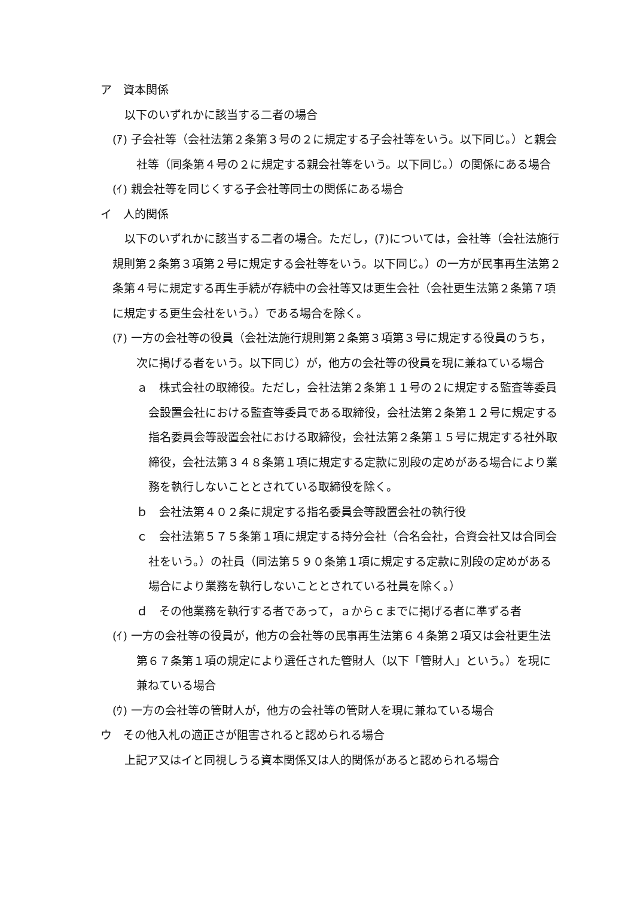ア　資本関係
以下のいずれかに該当する二者の場合
(ｱ) 子会社等（会社法第２条第３号の２に規定する子会社等をいう。以下同じ。）と親会社等（同条第４号の２に規定する親会社等をいう。以下同じ。）の関係にある場合
(ｲ) 親会社等を同じくする子会社等同士の関係にある場合
イ　人的関係
以下のいずれかに該当する二者の場合。ただし，(ｱ)については，会社等（会社法施行規則第２条第３項第２号に規定する会社等をいう。以下同じ。）の一方が民事再生法第２条第４号に規定する再生手続が存続中の会社等又は更生会社（会社更生法第２条第７項に規定する更生会社をいう。）である場合を除く。
(ｱ) 一方の会社等の役員（会社法施行規則第２条第３項第３号に規定する役員のうち，次に掲げる者をいう。以下同じ）が，他方の会社等の役員を現に兼ねている場合
ａ　株式会社の取締役。ただし，会社法第２条第１１号の２に規定する監査等委員会設置会社における監査等委員である取締役，会社法第２条第１２号に規定する指名委員会等設置会社における取締役，会社法第２条第１５号に規定する社外取締役，会社法第３４８条第１項に規定する定款に別段の定めがある場合により業務を執行しないこととされている取締役を除く。
ｂ　会社法第４０２条に規定する指名委員会等設置会社の執行役
ｃ　会社法第５７５条第１項に規定する持分会社（合名会社，合資会社又は合同会社をいう。）の社員（同法第５９０条第１項に規定する定款に別段の定めがある場合により業務を執行しないこととされている社員を除く。）
ｄ　その他業務を執行する者であって，ａからｃまでに掲げる者に準ずる者
(ｲ) 一方の会社等の役員が，他方の会社等の民事再生法第６４条第２項又は会社更生法第６７条第１項の規定により選任された管財人（以下「管財人」という。）を現に兼ねている場合
(ｳ) 一方の会社等の管財人が，他方の会社等の管財人を現に兼ねている場合
ウ　その他入札の適正さが阻害されると認められる場合
上記ア又はイと同視しうる資本関係又は人的関係があると認められる場合